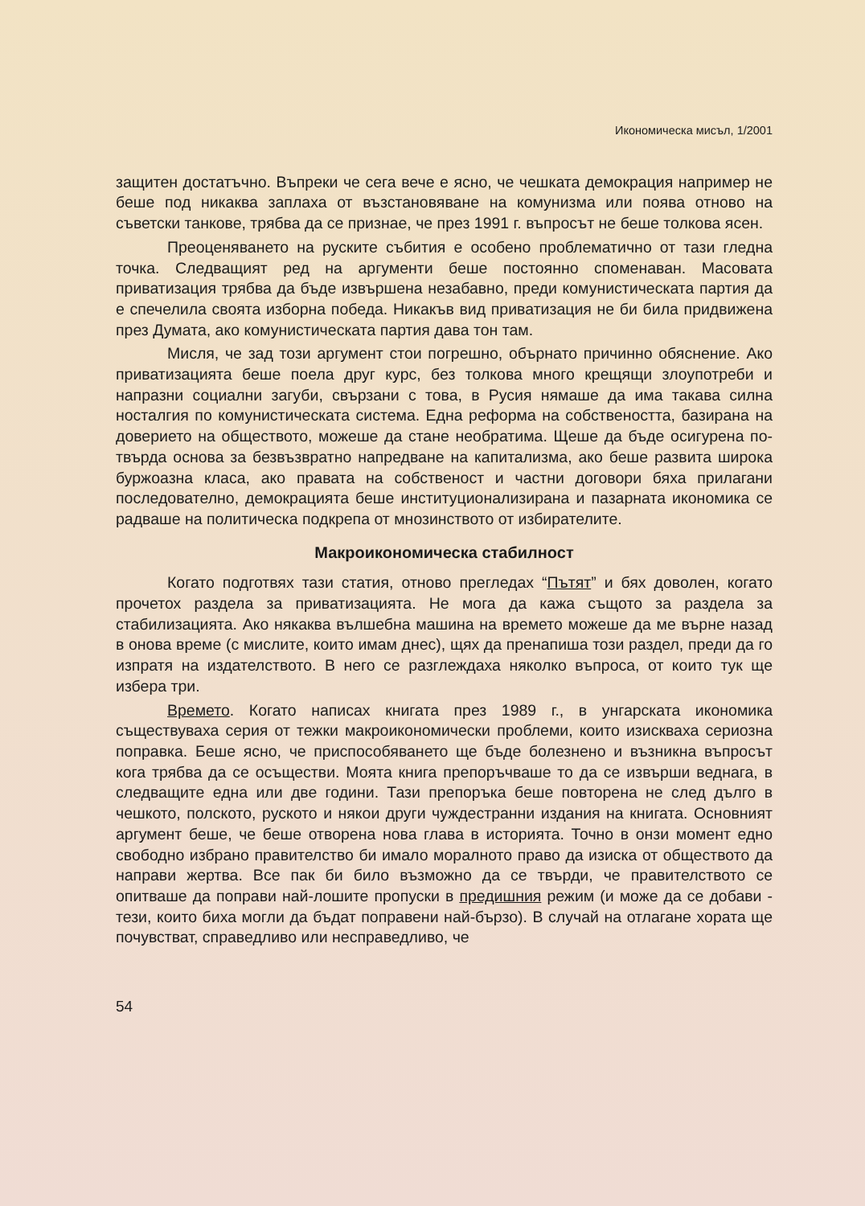Икономическа мисъл, 1/2001
защитен достатъчно. Въпреки че сега вече е ясно, че чешката демокрация например не беше под никаква заплаха от възстановяване на комунизма или поява отново на съветски танкове, трябва да се признае, че през 1991 г. въпросът не беше толкова ясен.
Преоценяването на руските събития е особено проблематично от тази гледна точка. Следващият ред на аргументи беше постоянно споменаван. Масовата приватизация трябва да бъде извършена незабавно, преди комунистическата партия да е спечелила своята изборна победа. Никакъв вид приватизация не би била придвижена през Думата, ако комунистическата партия дава тон там.
Мисля, че зад този аргумент стои погрешно, обърнато причинно обяснение. Ако приватизацията беше поела друг курс, без толкова много крещящи злоупотреби и напразни социални загуби, свързани с това, в Русия нямаше да има такава силна носталгия по комунистическата система. Една реформа на собствеността, базирана на доверието на обществото, можеше да стане необратима. Щеше да бъде осигурена по-твърда основа за безвъзвратно напредване на капитализма, ако беше развита широка буржоазна класа, ако правата на собственост и частни договори бяха прилагани последователно, демокрацията беше институционализирана и пазарната икономика се радваше на политическа подкрепа от мнозинството от избирателите.
Макроикономическа стабилност
Когато подготвях тази статия, отново прегледах “Пътят” и бях доволен, когато прочетох раздела за приватизацията. Не мога да кажа същото за раздела за стабилизацията. Ако някаква вълшебна машина на времето можеше да ме върне назад в онова време (с мислите, които имам днес), щях да пренапиша този раздел, преди да го изпратя на издателството. В него се разглеждаха няколко въпроса, от които тук ще избера три.
Времето. Когато написах книгата през 1989 г., в унгарската икономика съществуваха серия от тежки макроикономически проблеми, които изискваха сериозна поправка. Беше ясно, че приспособяването ще бъде болезнено и възникна въпросът кога трябва да се осъществи. Моята книга препоръчваше то да се извърши веднага, в следващите една или две години. Тази препоръка беше повторена не след дълго в чешкото, полското, руското и някои други чуждестранни издания на книгата. Основният аргумент беше, че беше отворена нова глава в историята. Точно в онзи момент едно свободно избрано правителство би имало моралното право да изиска от обществото да направи жертва. Все пак би било възможно да се твърди, че правителството се опитваше да поправи най-лошите пропуски в предишния режим (и може да се добави - тези, които биха могли да бъдат поправени най-бързо). В случай на отлагане хората ще почувстват, справедливо или несправедливо, че
54